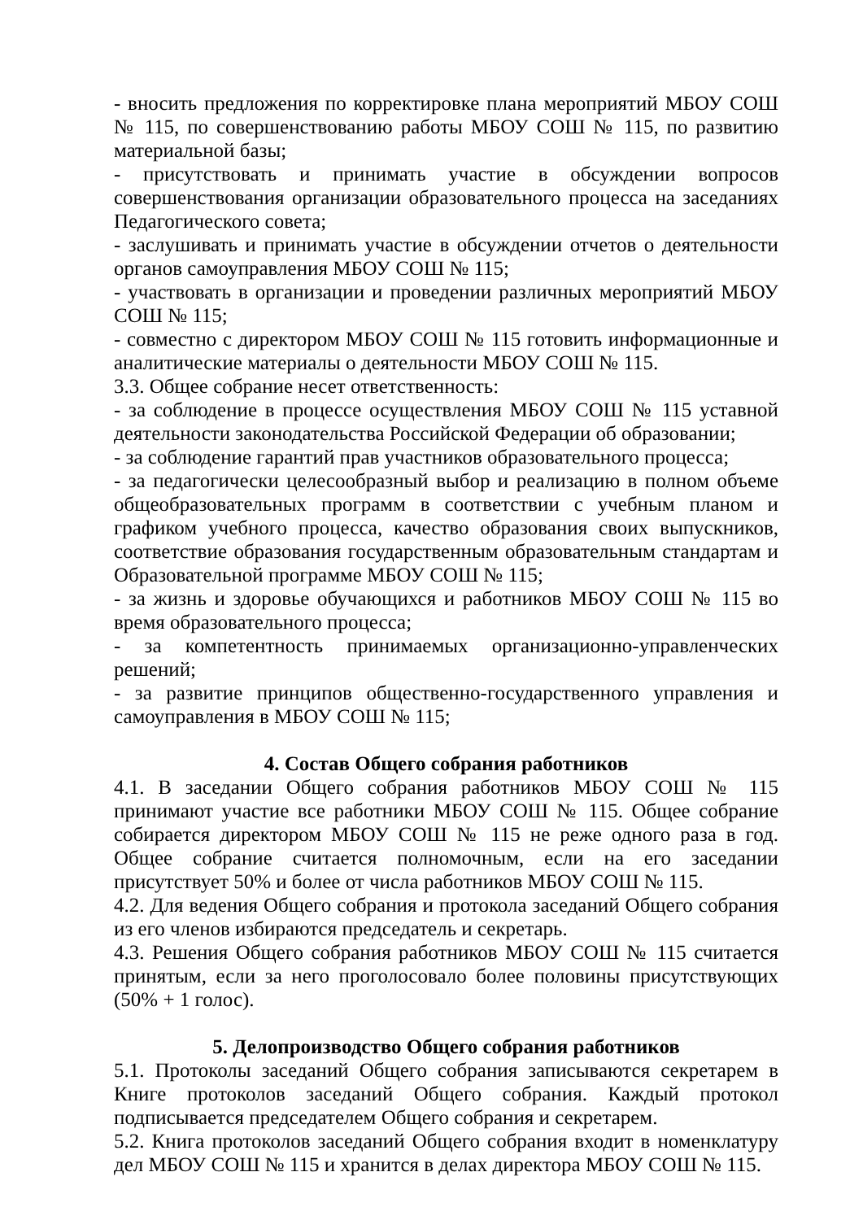- вносить предложения по корректировке плана мероприятий МБОУ СОШ № 115, по совершенствованию работы МБОУ СОШ № 115, по развитию материальной базы;
- присутствовать и принимать участие в обсуждении вопросов совершенствования организации образовательного процесса на заседаниях Педагогического совета;
- заслушивать и принимать участие в обсуждении отчетов о деятельности органов самоуправления МБОУ СОШ № 115;
- участвовать в организации и проведении различных мероприятий МБОУ СОШ № 115;
- совместно с директором МБОУ СОШ № 115 готовить информационные и аналитические материалы о деятельности МБОУ СОШ № 115.
3.3. Общее собрание несет ответственность:
- за соблюдение в процессе осуществления МБОУ СОШ № 115 уставной деятельности законодательства Российской Федерации об образовании;
- за соблюдение гарантий прав участников образовательного процесса;
- за педагогически целесообразный выбор и реализацию в полном объеме общеобразовательных программ в соответствии с учебным планом и графиком учебного процесса, качество образования своих выпускников, соответствие образования государственным образовательным стандартам и Образовательной программе МБОУ СОШ № 115;
- за жизнь и здоровье обучающихся и работников МБОУ СОШ № 115 во время образовательного процесса;
- за компетентность принимаемых организационно-управленческих решений;
- за развитие принципов общественно-государственного управления и самоуправления в МБОУ СОШ № 115;
4. Состав Общего собрания работников
4.1. В заседании Общего собрания работников МБОУ СОШ № 115 принимают участие все работники МБОУ СОШ № 115. Общее собрание собирается директором МБОУ СОШ № 115 не реже одного раза в год. Общее собрание считается полномочным, если на его заседании присутствует 50% и более от числа работников МБОУ СОШ № 115.
4.2. Для ведения Общего собрания и протокола заседаний Общего собрания из его членов избираются председатель и секретарь.
4.3. Решения Общего собрания работников МБОУ СОШ № 115 считается принятым, если за него проголосовало более половины присутствующих (50% + 1 голос).
5. Делопроизводство Общего собрания работников
5.1. Протоколы заседаний Общего собрания записываются секретарем в Книге протоколов заседаний Общего собрания. Каждый протокол подписывается председателем Общего собрания и секретарем.
5.2. Книга протоколов заседаний Общего собрания входит в номенклатуру дел МБОУ СОШ № 115 и хранится в делах директора МБОУ СОШ № 115.